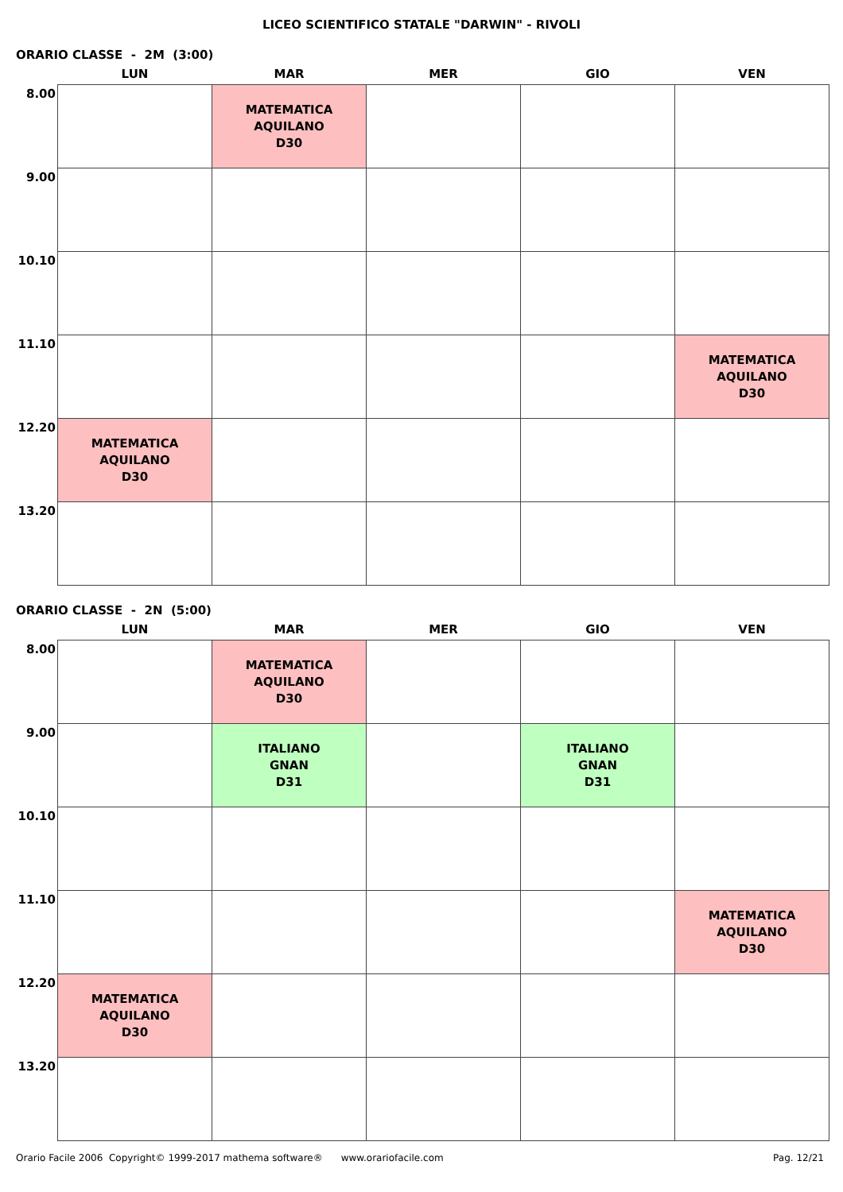LICEO SCIENTIFICO STATALE "DARWIN" - RIVOLI
ORARIO CLASSE - 2M (3:00)
| | LUN | MAR | MER | GIO | VEN |
| --- | --- | --- | --- | --- | --- |
| 8.00 | | MATEMATICA AQUILANO D30 | | | |
| 9.00 | | | | | |
| 10.10 | | | | | |
| 11.10 | | | | | MATEMATICA AQUILANO D30 |
| 12.20 | MATEMATICA AQUILANO D30 | | | | |
| 13.20 | | | | | |
ORARIO CLASSE - 2N (5:00)
| | LUN | MAR | MER | GIO | VEN |
| --- | --- | --- | --- | --- | --- |
| 8.00 | | MATEMATICA AQUILANO D30 | | | |
| 9.00 | | ITALIANO GNAN D31 | | ITALIANO GNAN D31 | |
| 10.10 | | | | | |
| 11.10 | | | | | MATEMATICA AQUILANO D30 |
| 12.20 | MATEMATICA AQUILANO D30 | | | | |
| 13.20 | | | | | |
Orario Facile 2006 Copyright© 1999-2017 mathema software® www.orariofacile.com Pag. 12/21